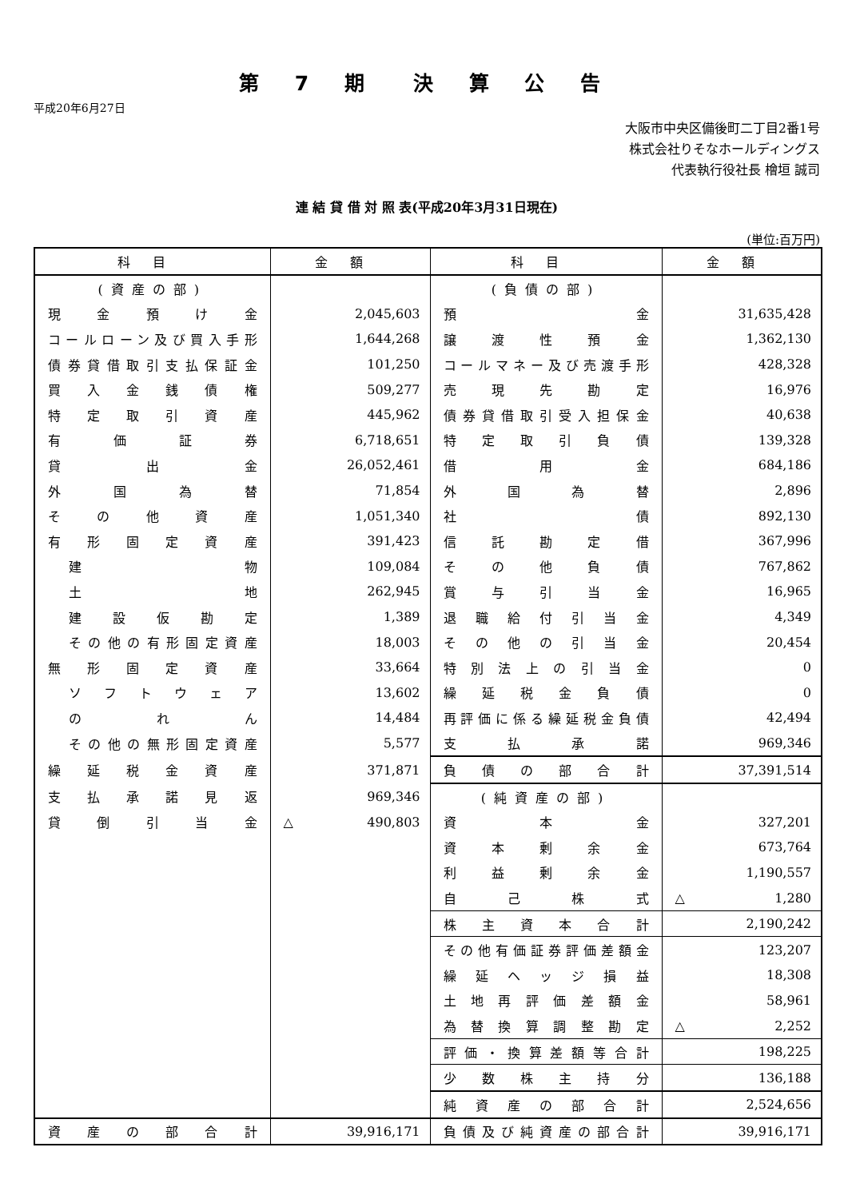第 7 期　決 算 公 告
平成20年6月27日
大阪市中央区備後町二丁目2番1号
株式会社りそなホールディングス
代表執行役社長 檜垣 誠司
連 結 貸 借 対 照 表(平成20年3月31日現在)
(単位:百万円)
| 科目 | 金額 | 科目 | 金額 |
| --- | --- | --- | --- |
| (資産の部) | | (負債の部) | |
| 現金預け金 | 2,045,603 | 預金 | 31,635,428 |
| コールローン及び買入手形 | 1,644,268 | 譲渡性預金 | 1,362,130 |
| 債券貸借取引支払保証金 | 101,250 | コールマネー及び売渡手形 | 428,328 |
| 買入金銭債権 | 509,277 | 売現先勘定 | 16,976 |
| 特定取引資産 | 445,962 | 債券貸借取引受入担保金 | 40,638 |
| 有価証券 | 6,718,651 | 特定取引負債 | 139,328 |
| 貸出金 | 26,052,461 | 借用金 | 684,186 |
| 外国為替 | 71,854 | 外国為替 | 2,896 |
| その他資産 | 1,051,340 | 社債 | 892,130 |
| 有形固定資産 | 391,423 | 信託勘定借 | 367,996 |
| 建物 | 109,084 | その他負債 | 767,862 |
| 土地 | 262,945 | 賞与引当金 | 16,965 |
| 建設仮勘定 | 1,389 | 退職給付引当金 | 4,349 |
| その他の有形固定資産 | 18,003 | その他の引当金 | 20,454 |
| 無形固定資産 | 33,664 | 特別法上の引当金 | 0 |
| ソフトウェア | 13,602 | 繰延税金負債 | 0 |
| のれん | 14,484 | 再評価に係る繰延税金負債 | 42,494 |
| その他の無形固定資産 | 5,577 | 支払承諾 | 969,346 |
| 繰延税金資産 | 371,871 | 負債の部合計 | 37,391,514 |
| 支払承諾見返 | 969,346 | (純資産の部) | |
| 貸倒引当金 | △ 490,803 | 資本金 | 327,201 |
| | | 資本剰余金 | 673,764 |
| | | 利益剰余金 | 1,190,557 |
| | | 自己株式 | △ 1,280 |
| | | 株主資本合計 | 2,190,242 |
| | | その他有価証券評価差額金 | 123,207 |
| | | 繰延ヘッジ損益 | 18,308 |
| | | 土地再評価差額金 | 58,961 |
| | | 為替換算調整勘定 | △ 2,252 |
| | | 評価・換算差額等合計 | 198,225 |
| | | 少数株主持分 | 136,188 |
| | | 純資産の部合計 | 2,524,656 |
| 資産の部合計 | 39,916,171 | 負債及び純資産の部合計 | 39,916,171 |